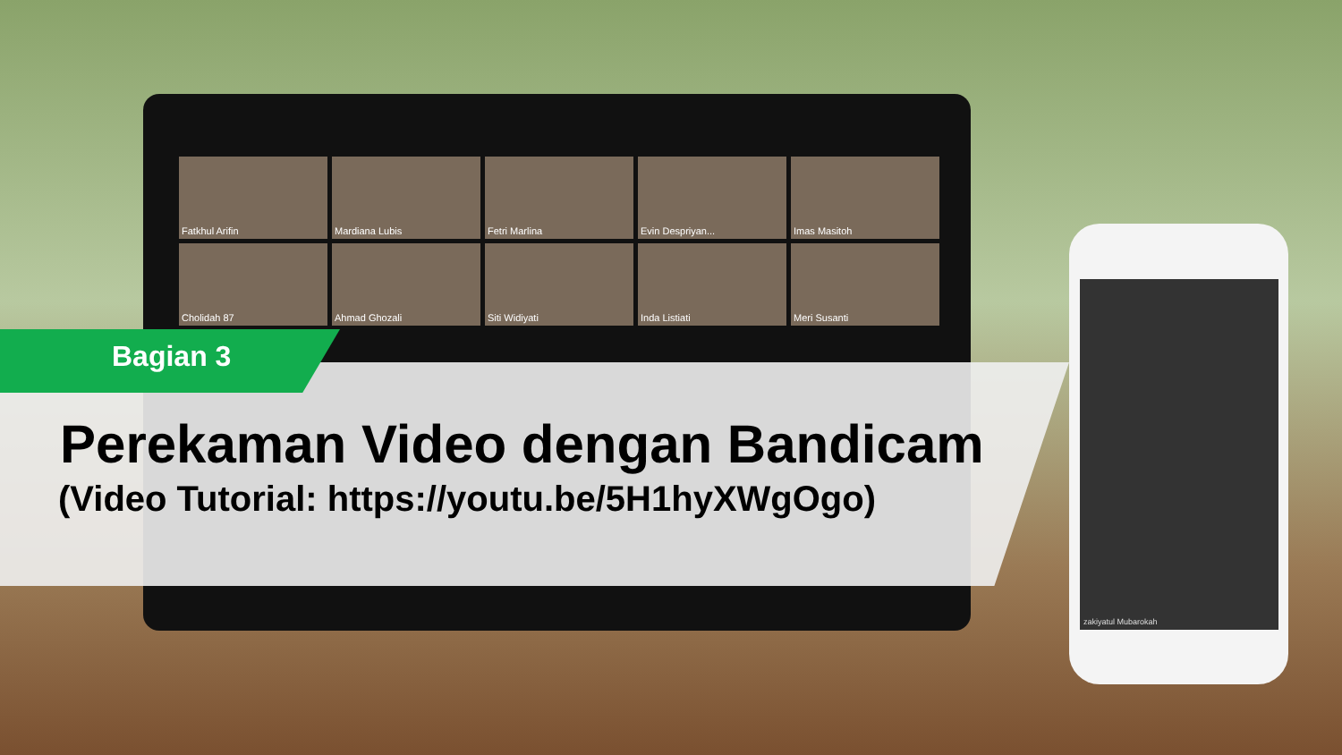Fatkhul Arifin
Mardiana Lubis
Fetri Marlina
Evin Despriyan...
Imas Masitoh
Cholidah 87
Ahmad Ghozali
Siti Widiyati
Inda Listiati
Meri Susanti
zakiyatul Mubarokah
Bagian 3
Perekaman Video dengan Bandicam
(Video Tutorial: https://youtu.be/5H1hyXWgOgo)